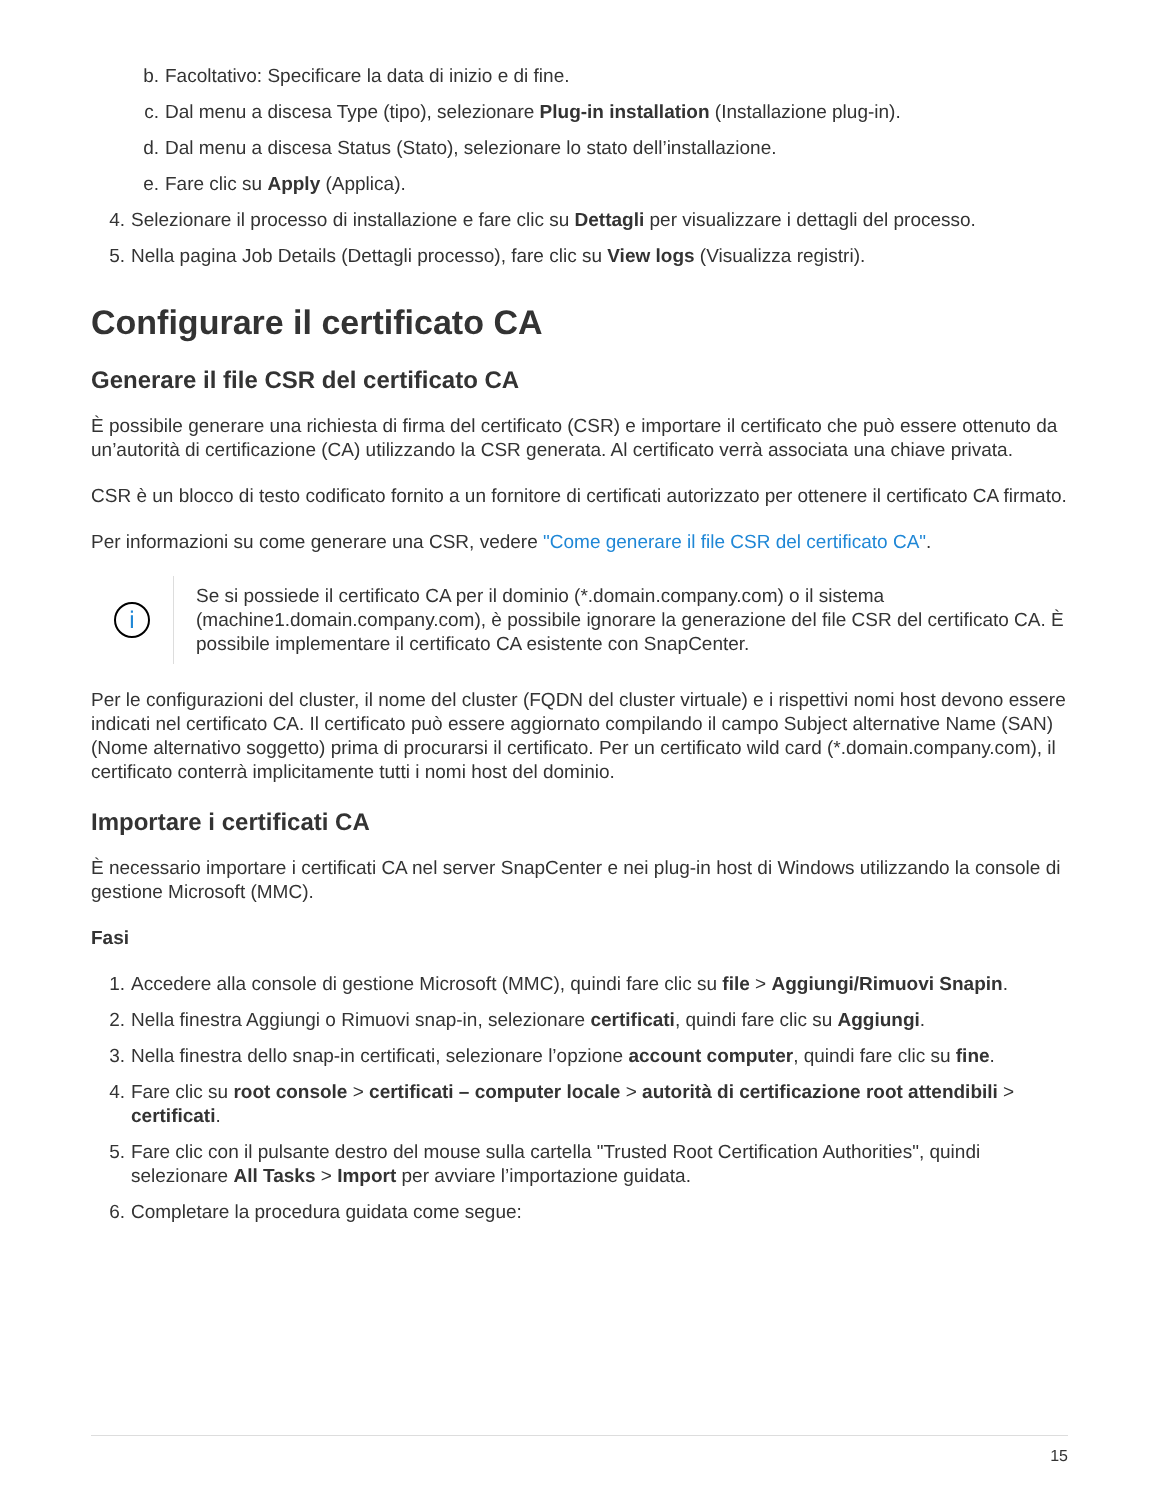b. Facoltativo: Specificare la data di inizio e di fine.
c. Dal menu a discesa Type (tipo), selezionare Plug-in installation (Installazione plug-in).
d. Dal menu a discesa Status (Stato), selezionare lo stato dell’installazione.
e. Fare clic su Apply (Applica).
4. Selezionare il processo di installazione e fare clic su Dettagli per visualizzare i dettagli del processo.
5. Nella pagina Job Details (Dettagli processo), fare clic su View logs (Visualizza registri).
Configurare il certificato CA
Generare il file CSR del certificato CA
È possibile generare una richiesta di firma del certificato (CSR) e importare il certificato che può essere ottenuto da un’autorità di certificazione (CA) utilizzando la CSR generata. Al certificato verrà associata una chiave privata.
CSR è un blocco di testo codificato fornito a un fornitore di certificati autorizzato per ottenere il certificato CA firmato.
Per informazioni su come generare una CSR, vedere "Come generare il file CSR del certificato CA".
i
Se si possiede il certificato CA per il dominio (*.domain.company.com) o il sistema (machine1.domain.company.com), è possibile ignorare la generazione del file CSR del certificato CA. È possibile implementare il certificato CA esistente con SnapCenter.
Per le configurazioni del cluster, il nome del cluster (FQDN del cluster virtuale) e i rispettivi nomi host devono essere indicati nel certificato CA. Il certificato può essere aggiornato compilando il campo Subject alternative Name (SAN) (Nome alternativo soggetto) prima di procurarsi il certificato. Per un certificato wild card (*.domain.company.com), il certificato conterrà implicitamente tutti i nomi host del dominio.
Importare i certificati CA
È necessario importare i certificati CA nel server SnapCenter e nei plug-in host di Windows utilizzando la console di gestione Microsoft (MMC).
Fasi
1. Accedere alla console di gestione Microsoft (MMC), quindi fare clic su file > Aggiungi/Rimuovi Snapin.
2. Nella finestra Aggiungi o Rimuovi snap-in, selezionare certificati, quindi fare clic su Aggiungi.
3. Nella finestra dello snap-in certificati, selezionare l’opzione account computer, quindi fare clic su fine.
4. Fare clic su root console > certificati – computer locale > autorità di certificazione root attendibili > certificati.
5. Fare clic con il pulsante destro del mouse sulla cartella "Trusted Root Certification Authorities", quindi selezionare All Tasks > Import per avviare l’importazione guidata.
6. Completare la procedura guidata come segue:
15